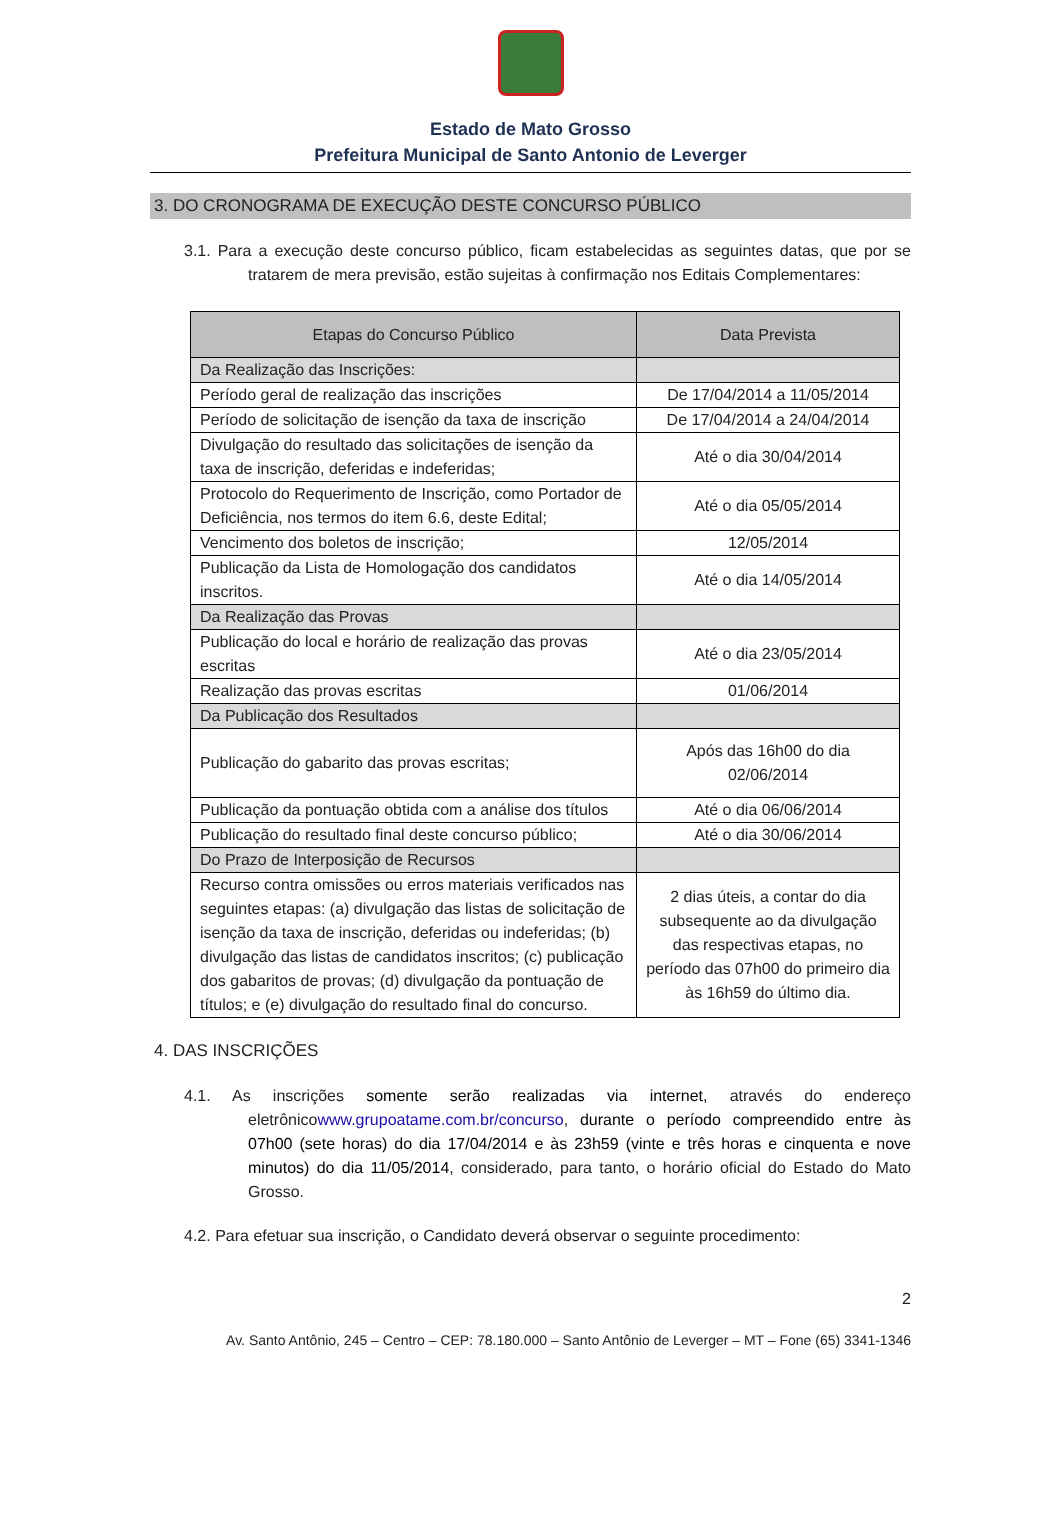Estado de Mato Grosso
Prefeitura Municipal de Santo Antonio de Leverger
3. DO CRONOGRAMA DE EXECUÇÃO DESTE CONCURSO PÚBLICO
3.1. Para a execução deste concurso público, ficam estabelecidas as seguintes datas, que por se tratarem de mera previsão, estão sujeitas à confirmação nos Editais Complementares:
| Etapas do Concurso Público | Data Prevista |
| --- | --- |
| Da Realização das Inscrições: | |
| Período geral de realização das inscrições | De 17/04/2014 a 11/05/2014 |
| Período de solicitação de isenção da taxa de inscrição | De 17/04/2014 a 24/04/2014 |
| Divulgação do resultado das solicitações de isenção da taxa de inscrição, deferidas e indeferidas; | Até o dia 30/04/2014 |
| Protocolo do Requerimento de Inscrição, como Portador de Deficiência, nos termos do item 6.6, deste Edital; | Até o dia 05/05/2014 |
| Vencimento dos boletos de inscrição; | 12/05/2014 |
| Publicação da Lista de Homologação dos candidatos inscritos. | Até o dia 14/05/2014 |
| Da Realização das Provas | |
| Publicação do local e horário de realização das provas escritas | Até o dia 23/05/2014 |
| Realização das provas escritas | 01/06/2014 |
| Da Publicação dos Resultados | |
| Publicação do gabarito das provas escritas; | Após das 16h00 do dia 02/06/2014 |
| Publicação da pontuação obtida com a análise dos títulos | Até o dia 06/06/2014 |
| Publicação do resultado final deste concurso público; | Até o dia 30/06/2014 |
| Do Prazo de Interposição de Recursos | |
| Recurso contra omissões ou erros materiais verificados nas seguintes etapas: (a) divulgação das listas de solicitação de isenção da taxa de inscrição, deferidas ou indeferidas; (b) divulgação das listas de candidatos inscritos; (c) publicação dos gabaritos de provas; (d) divulgação da pontuação de títulos; e (e) divulgação do resultado final do concurso. | 2 dias úteis, a contar do dia subsequente ao da divulgação das respectivas etapas, no período das 07h00 do primeiro dia às 16h59 do último dia. |
4. DAS INSCRIÇÕES
4.1. As inscrições somente serão realizadas via internet, através do endereço eletrônicowww.grupoatame.com.br/concurso, durante o período compreendido entre às 07h00 (sete horas) do dia 17/04/2014 e às 23h59 (vinte e três horas e cinquenta e nove minutos) do dia 11/05/2014, considerado, para tanto, o horário oficial do Estado do Mato Grosso.
4.2. Para efetuar sua inscrição, o Candidato deverá observar o seguinte procedimento:
2
Av. Santo Antônio, 245 – Centro – CEP: 78.180.000 – Santo Antônio de Leverger – MT – Fone (65) 3341-1346